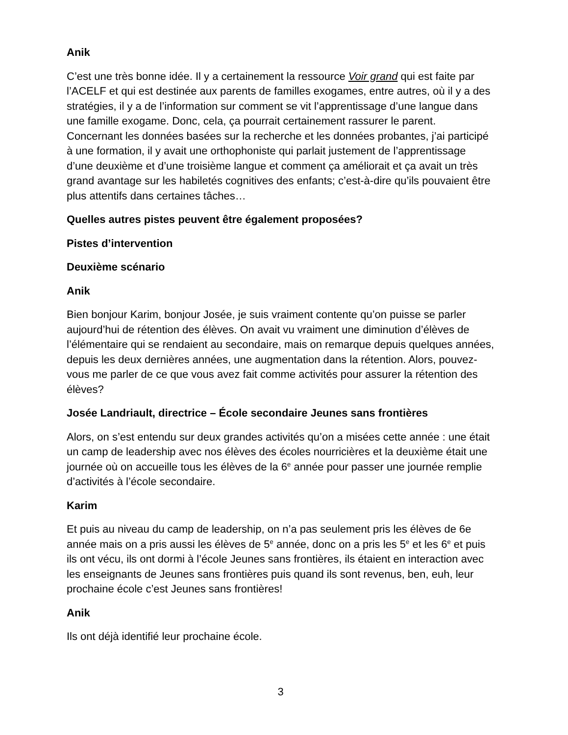Anik
C’est une très bonne idée. Il y a certainement la ressource Voir grand qui est faite par l’ACELF et qui est destinée aux parents de familles exogames, entre autres, où il y a des stratégies, il y a de l’information sur comment se vit l’apprentissage d’une langue dans une famille exogame. Donc, cela, ça pourrait certainement rassurer le parent. Concernant les données basées sur la recherche et les données probantes, j’ai participé à une formation, il y avait une orthophoniste qui parlait justement de l’apprentissage d’une deuxième et d’une troisième langue et comment ça améliorait et ça avait un très grand avantage sur les habiletés cognitives des enfants; c’est-à-dire qu’ils pouvaient être plus attentifs dans certaines tâches…
Quelles autres pistes peuvent être également proposées?
Pistes d’intervention
Deuxième scénario
Anik
Bien bonjour Karim, bonjour Josée, je suis vraiment contente qu’on puisse se parler aujourd’hui de rétention des élèves. On avait vu vraiment une diminution d’élèves de l’élémentaire qui se rendaient au secondaire, mais on remarque depuis quelques années, depuis les deux dernières années, une augmentation dans la rétention. Alors, pouvez-vous me parler de ce que vous avez fait comme activités pour assurer la rétention des élèves?
Josée Landriault, directrice – École secondaire Jeunes sans frontières
Alors, on s’est entendu sur deux grandes activités qu’on a misées cette année : une était un camp de leadership avec nos élèves des écoles nourricières et la deuxième était une journée où on accueille tous les élèves de la 6<sup>e</sup> année pour passer une journée remplie d’activités à l’école secondaire.
Karim
Et puis au niveau du camp de leadership, on n’a pas seulement pris les élèves de 6e année mais on a pris aussi les élèves de 5<sup>e</sup> année, donc on a pris les 5<sup>e</sup> et les 6<sup>e</sup> et puis ils ont vécu, ils ont dormi à l’école Jeunes sans frontières, ils étaient en interaction avec les enseignants de Jeunes sans frontières puis quand ils sont revenus, ben, euh, leur prochaine école c’est Jeunes sans frontières!
Anik
Ils ont déjà identifié leur prochaine école.
3